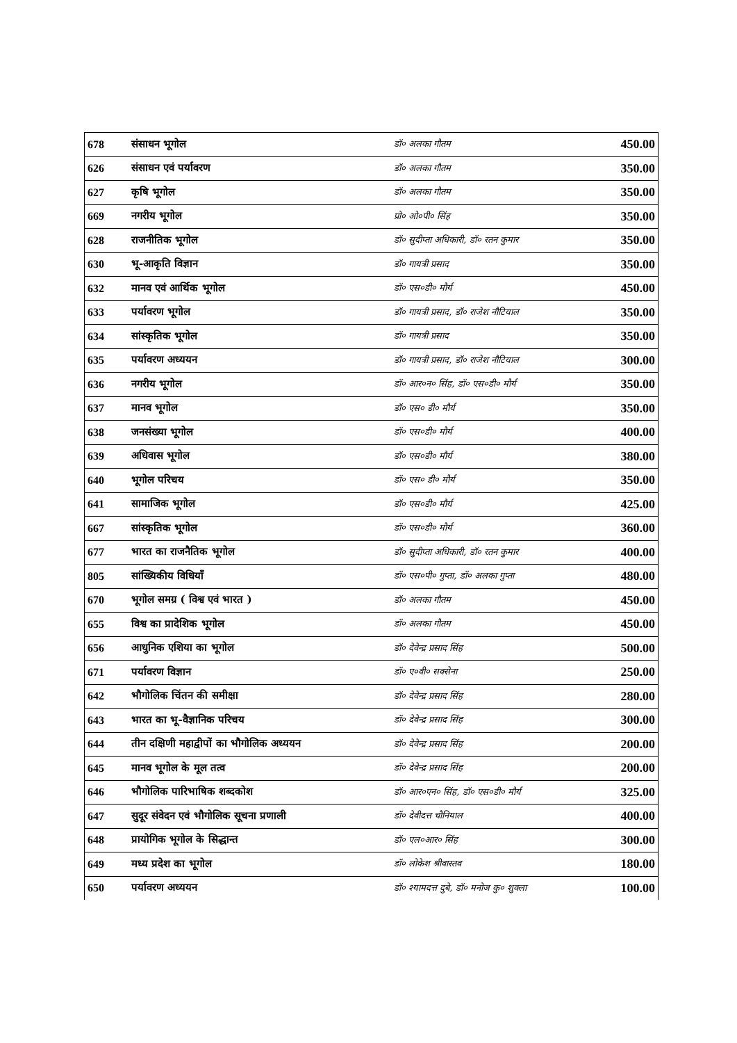| 678 | संसाधन भूगोल | डॉ० अलका गौतम | 450.00 |
| 626 | संसाधन एवं पर्यावरण | डॉ० अलका गौतम | 350.00 |
| 627 | कृषि भूगोल | डॉ० अलका गौतम | 350.00 |
| 669 | नगरीय भूगोल | प्रो० ओ०पी० सिंह | 350.00 |
| 628 | राजनीतिक भूगोल | डॉ० सुदीप्ता अधिकारी, डॉ० रतन कुमार | 350.00 |
| 630 | भू-आकृति विज्ञान | डॉ० गायत्री प्रसाद | 350.00 |
| 632 | मानव एवं आर्थिक भूगोल | डॉ० एस०डी० मौर्य | 450.00 |
| 633 | पर्यावरण भूगोल | डॉ० गायत्री प्रसाद, डॉ० राजेश नौटियाल | 350.00 |
| 634 | सांस्कृतिक भूगोल | डॉ० गायत्री प्रसाद | 350.00 |
| 635 | पर्यावरण अध्ययन | डॉ० गायत्री प्रसाद, डॉ० राजेश नौटियाल | 300.00 |
| 636 | नगरीय भूगोल | डॉ० आर०न० सिंह, डॉ० एस०डी० मौर्य | 350.00 |
| 637 | मानव भूगोल | डॉ० एस० डी० मौर्य | 350.00 |
| 638 | जनसंख्या भूगोल | डॉ० एस०डी० मौर्य | 400.00 |
| 639 | अधिवास भूगोल | डॉ० एस०डी० मौर्य | 380.00 |
| 640 | भूगोल परिचय | डॉ० एस० डी० मौर्य | 350.00 |
| 641 | सामाजिक भूगोल | डॉ० एस०डी० मौर्य | 425.00 |
| 667 | सांस्कृतिक भूगोल | डॉ० एस०डी० मौर्य | 360.00 |
| 677 | भारत का राजनैतिक भूगोल | डॉ० सुदीप्ता अधिकारी, डॉ० रतन कुमार | 400.00 |
| 805 | सांख्यिकीय विधियाँ | डॉ० एस०पी० गुप्ता, डॉ० अलका गुप्ता | 480.00 |
| 670 | भूगोल समग्र ( विश्व एवं भारत ) | डॉ० अलका गौतम | 450.00 |
| 655 | विश्व का प्रादेशिक भूगोल | डॉ० अलका गौतम | 450.00 |
| 656 | आधुनिक एशिया का भूगोल | डॉ० देवेन्द्र प्रसाद सिंह | 500.00 |
| 671 | पर्यावरण विज्ञान | डॉ० ए०वी० सक्सेना | 250.00 |
| 642 | भौगोलिक चिंतन की समीक्षा | डॉ० देवेन्द्र प्रसाद सिंह | 280.00 |
| 643 | भारत का भू-वैज्ञानिक परिचय | डॉ० देवेन्द्र प्रसाद सिंह | 300.00 |
| 644 | तीन दक्षिणी महाद्वीपों का भौगोलिक अध्ययन | डॉ० देवेन्द्र प्रसाद सिंह | 200.00 |
| 645 | मानव भूगोल के मूल तत्व | डॉ० देवेन्द्र प्रसाद सिंह | 200.00 |
| 646 | भौगोलिक पारिभाषिक शब्दकोश | डॉ० आर०एन० सिंह, डॉ० एस०डी० मौर्य | 325.00 |
| 647 | सुदूर संवेदन एवं भौगोलिक सूचना प्रणाली | डॉ० देवीदत्त चौनियाल | 400.00 |
| 648 | प्रायोगिक भूगोल के सिद्धान्त | डॉ० एल०आर० सिंह | 300.00 |
| 649 | मध्य प्रदेश का भूगोल | डॉ० लोकेश श्रीवास्तव | 180.00 |
| 650 | पर्यावरण अध्ययन | डॉ० श्यामदत्त दुबे, डॉ० मनोज कु० शुक्ला | 100.00 |